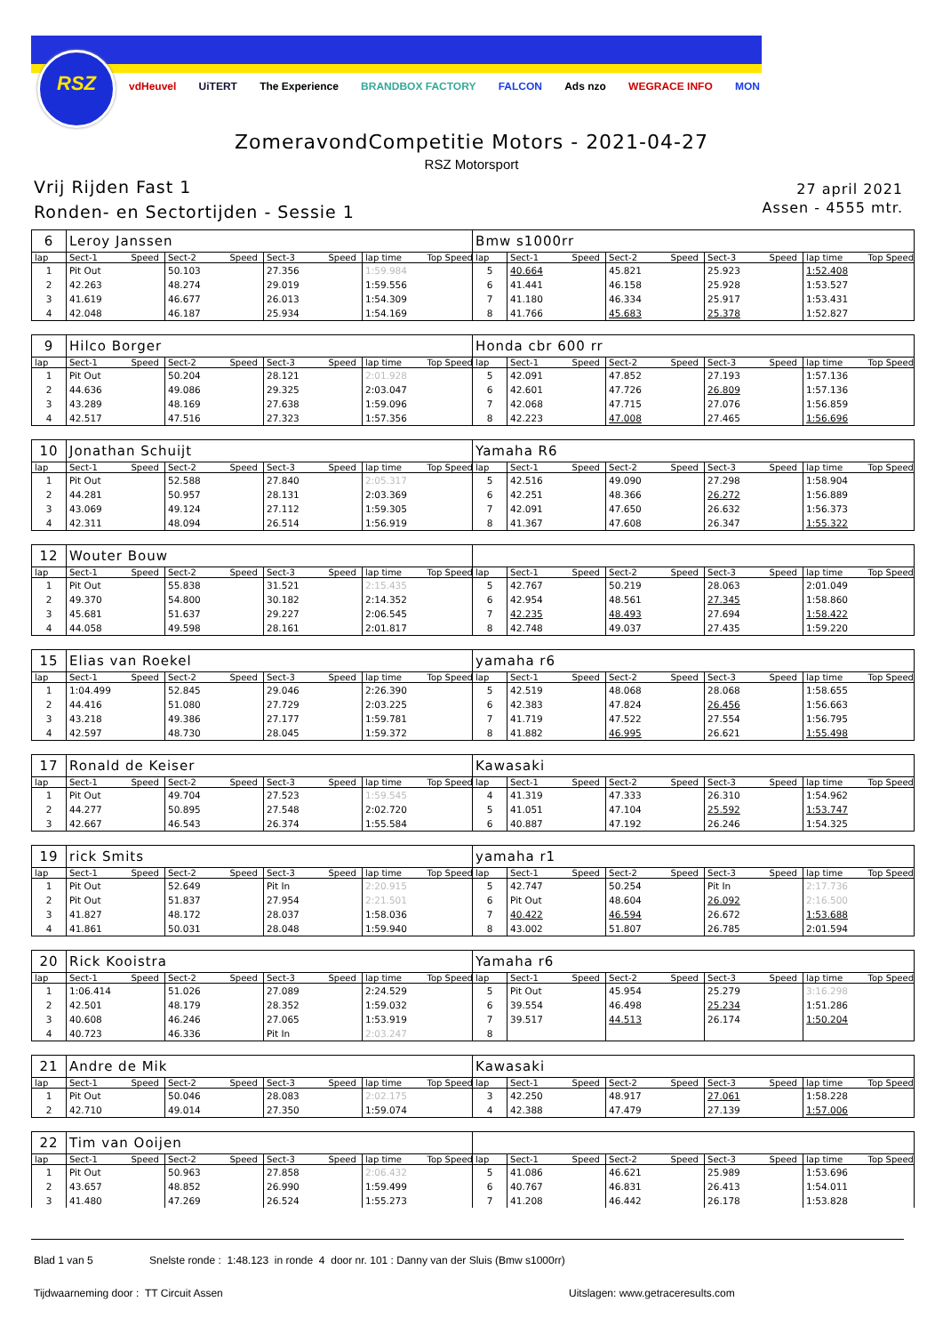RSZ
vdHeuvel UiTERT The Experience BRANDBOX FACTORY FALCON Ads nzo WEGRACE INFO MON
ZomeravondCompetitie Motors - 2021-04-27
RSZ Motorsport
Vrij Rijden Fast 1
Ronden- en Sectortijden - Sessie 1
27 april 2021
Assen - 4555 mtr.
| 6 | Leroy Janssen | | | | | | | | Bmw s1000rr | | | | | | | | |
| lap | Sect-1 | Speed | Sect-2 | Speed | Sect-3 | Speed | lap time | Top Speed | lap | Sect-1 | Speed | Sect-2 | Speed | Sect-3 | Speed | lap time | Top Speed |
| 1 | Pit Out | | 50.103 | | 27.356 | | 1:59.984 | | 5 | 40.664 | | 45.821 | | 25.923 | | 1:52.408 | |
| 2 | 42.263 | | 48.274 | | 29.019 | | 1:59.556 | | 6 | 41.441 | | 46.158 | | 25.928 | | 1:53.527 | |
| 3 | 41.619 | | 46.677 | | 26.013 | | 1:54.309 | | 7 | 41.180 | | 46.334 | | 25.917 | | 1:53.431 | |
| 4 | 42.048 | | 46.187 | | 25.934 | | 1:54.169 | | 8 | 41.766 | | 45.683 | | 25.378 | | 1:52.827 | |
| 9 | Hilco Borger | | | | | | | | Honda cbr 600 rr | | | | | | | | |
| lap | Sect-1 | Speed | Sect-2 | Speed | Sect-3 | Speed | lap time | Top Speed | lap | Sect-1 | Speed | Sect-2 | Speed | Sect-3 | Speed | lap time | Top Speed |
| 1 | Pit Out | | 50.204 | | 28.121 | | 2:01.928 | | 5 | 42.091 | | 47.852 | | 27.193 | | 1:57.136 | |
| 2 | 44.636 | | 49.086 | | 29.325 | | 2:03.047 | | 6 | 42.601 | | 47.726 | | 26.809 | | 1:57.136 | |
| 3 | 43.289 | | 48.169 | | 27.638 | | 1:59.096 | | 7 | 42.068 | | 47.715 | | 27.076 | | 1:56.859 | |
| 4 | 42.517 | | 47.516 | | 27.323 | | 1:57.356 | | 8 | 42.223 | | 47.008 | | 27.465 | | 1:56.696 | |
| 10 | Jonathan Schuijt | | | | | | | | Yamaha R6 | | | | | | | | |
| lap | Sect-1 | Speed | Sect-2 | Speed | Sect-3 | Speed | lap time | Top Speed | lap | Sect-1 | Speed | Sect-2 | Speed | Sect-3 | Speed | lap time | Top Speed |
| 1 | Pit Out | | 52.588 | | 27.840 | | 2:05.317 | | 5 | 42.516 | | 49.090 | | 27.298 | | 1:58.904 | |
| 2 | 44.281 | | 50.957 | | 28.131 | | 2:03.369 | | 6 | 42.251 | | 48.366 | | 26.272 | | 1:56.889 | |
| 3 | 43.069 | | 49.124 | | 27.112 | | 1:59.305 | | 7 | 42.091 | | 47.650 | | 26.632 | | 1:56.373 | |
| 4 | 42.311 | | 48.094 | | 26.514 | | 1:56.919 | | 8 | 41.367 | | 47.608 | | 26.347 | | 1:55.322 | |
| 12 | Wouter Bouw | | | | | | | | | | | | | | | | |
| lap | Sect-1 | Speed | Sect-2 | Speed | Sect-3 | Speed | lap time | Top Speed | lap | Sect-1 | Speed | Sect-2 | Speed | Sect-3 | Speed | lap time | Top Speed |
| 1 | Pit Out | | 55.838 | | 31.521 | | 2:15.435 | | 5 | 42.767 | | 50.219 | | 28.063 | | 2:01.049 | |
| 2 | 49.370 | | 54.800 | | 30.182 | | 2:14.352 | | 6 | 42.954 | | 48.561 | | 27.345 | | 1:58.860 | |
| 3 | 45.681 | | 51.637 | | 29.227 | | 2:06.545 | | 7 | 42.235 | | 48.493 | | 27.694 | | 1:58.422 | |
| 4 | 44.058 | | 49.598 | | 28.161 | | 2:01.817 | | 8 | 42.748 | | 49.037 | | 27.435 | | 1:59.220 | |
| 15 | Elias van Roekel | | | | | | | | yamaha r6 | | | | | | | | |
| lap | Sect-1 | Speed | Sect-2 | Speed | Sect-3 | Speed | lap time | Top Speed | lap | Sect-1 | Speed | Sect-2 | Speed | Sect-3 | Speed | lap time | Top Speed |
| 1 | 1:04.499 | | 52.845 | | 29.046 | | 2:26.390 | | 5 | 42.519 | | 48.068 | | 28.068 | | 1:58.655 | |
| 2 | 44.416 | | 51.080 | | 27.729 | | 2:03.225 | | 6 | 42.383 | | 47.824 | | 26.456 | | 1:56.663 | |
| 3 | 43.218 | | 49.386 | | 27.177 | | 1:59.781 | | 7 | 41.719 | | 47.522 | | 27.554 | | 1:56.795 | |
| 4 | 42.597 | | 48.730 | | 28.045 | | 1:59.372 | | 8 | 41.882 | | 46.995 | | 26.621 | | 1:55.498 | |
| 17 | Ronald de Keiser | | | | | | | | Kawasaki | | | | | | | | |
| lap | Sect-1 | Speed | Sect-2 | Speed | Sect-3 | Speed | lap time | Top Speed | lap | Sect-1 | Speed | Sect-2 | Speed | Sect-3 | Speed | lap time | Top Speed |
| 1 | Pit Out | | 49.704 | | 27.523 | | 1:59.545 | | 4 | 41.319 | | 47.333 | | 26.310 | | 1:54.962 | |
| 2 | 44.277 | | 50.895 | | 27.548 | | 2:02.720 | | 5 | 41.051 | | 47.104 | | 25.592 | | 1:53.747 | |
| 3 | 42.667 | | 46.543 | | 26.374 | | 1:55.584 | | 6 | 40.887 | | 47.192 | | 26.246 | | 1:54.325 | |
| 19 | rick Smits | | | | | | | | yamaha r1 | | | | | | | | |
| lap | Sect-1 | Speed | Sect-2 | Speed | Sect-3 | Speed | lap time | Top Speed | lap | Sect-1 | Speed | Sect-2 | Speed | Sect-3 | Speed | lap time | Top Speed |
| 1 | Pit Out | | 52.649 | | Pit In | | 2:20.915 | | 5 | 42.747 | | 50.254 | | Pit In | | 2:17.736 | |
| 2 | Pit Out | | 51.837 | | 27.954 | | 2:21.501 | | 6 | Pit Out | | 48.604 | | 26.092 | | 2:16.500 | |
| 3 | 41.827 | | 48.172 | | 28.037 | | 1:58.036 | | 7 | 40.422 | | 46.594 | | 26.672 | | 1:53.688 | |
| 4 | 41.861 | | 50.031 | | 28.048 | | 1:59.940 | | 8 | 43.002 | | 51.807 | | 26.785 | | 2:01.594 | |
| 20 | Rick Kooistra | | | | | | | | Yamaha r6 | | | | | | | | |
| lap | Sect-1 | Speed | Sect-2 | Speed | Sect-3 | Speed | lap time | Top Speed | lap | Sect-1 | Speed | Sect-2 | Speed | Sect-3 | Speed | lap time | Top Speed |
| 1 | 1:06.414 | | 51.026 | | 27.089 | | 2:24.529 | | 5 | Pit Out | | 45.954 | | 25.279 | | 3:16.298 | |
| 2 | 42.501 | | 48.179 | | 28.352 | | 1:59.032 | | 6 | 39.554 | | 46.498 | | 25.234 | | 1:51.286 | |
| 3 | 40.608 | | 46.246 | | 27.065 | | 1:53.919 | | 7 | 39.517 | | 44.513 | | 26.174 | | 1:50.204 | |
| 4 | 40.723 | | 46.336 | | Pit In | | 2:03.247 | | 8 | | | | | | | | |
| 21 | Andre de Mik | | | | | | | | Kawasaki | | | | | | | | |
| lap | Sect-1 | Speed | Sect-2 | Speed | Sect-3 | Speed | lap time | Top Speed | lap | Sect-1 | Speed | Sect-2 | Speed | Sect-3 | Speed | lap time | Top Speed |
| 1 | Pit Out | | 50.046 | | 28.083 | | 2:02.175 | | 3 | 42.250 | | 48.917 | | 27.061 | | 1:58.228 | |
| 2 | 42.710 | | 49.014 | | 27.350 | | 1:59.074 | | 4 | 42.388 | | 47.479 | | 27.139 | | 1:57.006 | |
| 22 | Tim van Ooijen | | | | | | | | | | | | | | | | |
| lap | Sect-1 | Speed | Sect-2 | Speed | Sect-3 | Speed | lap time | Top Speed | lap | Sect-1 | Speed | Sect-2 | Speed | Sect-3 | Speed | lap time | Top Speed |
| 1 | Pit Out | | 50.963 | | 27.858 | | 2:06.432 | | 5 | 41.086 | | 46.621 | | 25.989 | | 1:53.696 | |
| 2 | 43.657 | | 48.852 | | 26.990 | | 1:59.499 | | 6 | 40.767 | | 46.831 | | 26.413 | | 1:54.011 | |
| 3 | 41.480 | | 47.269 | | 26.524 | | 1:55.273 | | 7 | 41.208 | | 46.442 | | 26.178 | | 1:53.828 | |
Blad 1 van 5 Snelste ronde : 1:48.123 in ronde 4 door nr. 101 : Danny van der Sluis (Bmw s1000rr)
Tijdwaarneming door : TT Circuit Assen
Uitslagen: www.getraceresults.com